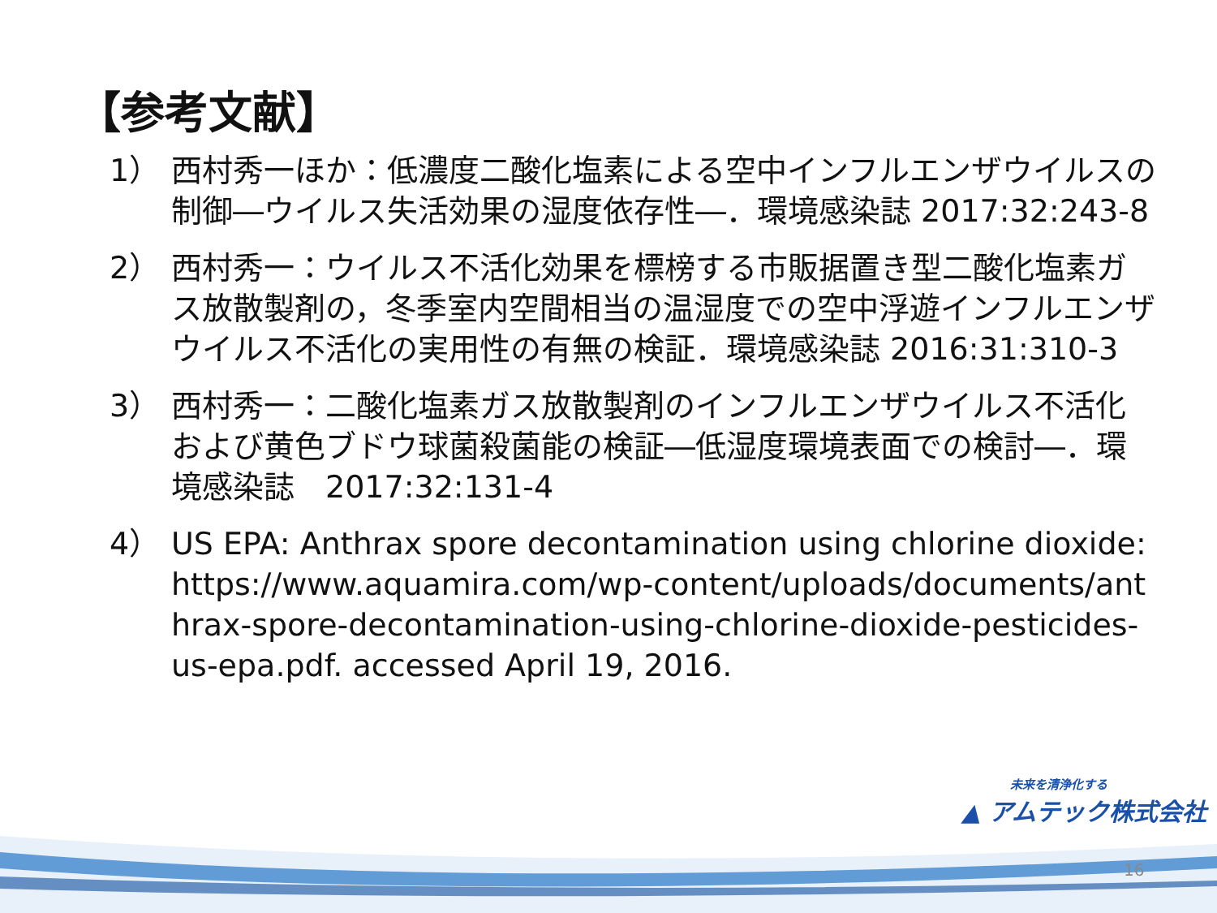【参考文献】
1） 西村秀一ほか：低濃度二酸化塩素による空中インフルエンザウイルスの制御―ウイルス失活効果の湿度依存性―．環境感染誌 2017:32:243-8
2） 西村秀一：ウイルス不活化効果を標榜する市販据置き型二酸化塩素ガス放散製剤の，冬季室内空間相当の温湿度での空中浮遊インフルエンザウイルス不活化の実用性の有無の検証．環境感染誌 2016:31:310-3
3） 西村秀一：二酸化塩素ガス放散製剤のインフルエンザウイルス不活化および黄色ブドウ球菌殺菌能の検証―低湿度環境表面での検討―．環境感染誌　2017:32:131-4
4） US EPA: Anthrax spore decontamination using chlorine dioxide: https://www.aquamira.com/wp-content/uploads/documents/anthrax-spore-decontamination-using-chlorine-dioxide-pesticides-us-epa.pdf. accessed April 19, 2016.
未来を清浄化する
▲ アムテック株式会社
16